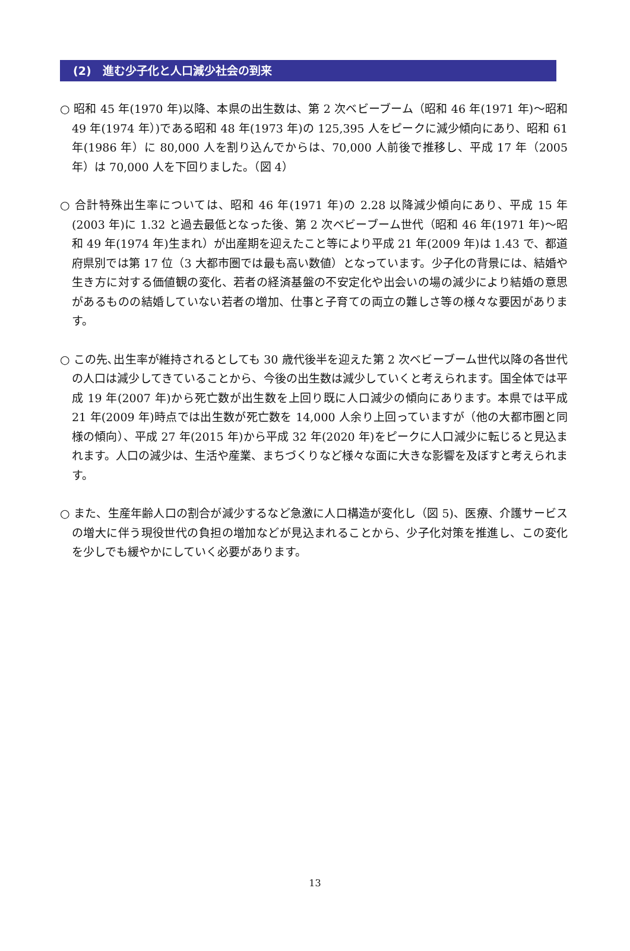(2)　進む少子化と人口減少社会の到来
○ 昭和 45 年(1970 年)以降、本県の出生数は、第 2 次ベビーブーム（昭和 46 年(1971 年)～昭和 49 年(1974 年）)である昭和 48 年(1973 年)の 125,395 人をピークに減少傾向にあり、昭和 61 年(1986 年）に 80,000 人を割り込んでからは、70,000 人前後で推移し、平成 17 年（2005 年）は 70,000 人を下回りました。（図 4）
○ 合計特殊出生率については、昭和 46 年(1971 年)の 2.28 以降減少傾向にあり、平成 15 年(2003 年)に 1.32 と過去最低となった後、第 2 次ベビーブーム世代（昭和 46 年(1971 年)～昭和 49 年(1974 年)生まれ）が出産期を迎えたこと等により平成 21 年(2009 年)は 1.43 で、都道府県別では第 17 位（3 大都市圏では最も高い数値）となっています。少子化の背景には、結婚や生き方に対する価値観の変化、若者の経済基盤の不安定化や出会いの場の減少により結婚の意思があるものの結婚していない若者の増加、仕事と子育ての両立の難しさ等の様々な要因があります。
○ この先､出生率が維持されるとしても 30 歳代後半を迎えた第 2 次ベビーブーム世代以降の各世代の人口は減少してきていることから、今後の出生数は減少していくと考えられます。国全体では平成 19 年(2007 年)から死亡数が出生数を上回り既に人口減少の傾向にあります。本県では平成 21 年(2009 年)時点では出生数が死亡数を 14,000 人余り上回っていますが（他の大都市圏と同様の傾向）、平成 27 年(2015 年)から平成 32 年(2020 年)をピークに人口減少に転じると見込まれます。人口の減少は、生活や産業、まちづくりなど様々な面に大きな影響を及ぼすと考えられます。
○ また、生産年齢人口の割合が減少するなど急激に人口構造が変化し（図 5)、医療、介護サービスの増大に伴う現役世代の負担の増加などが見込まれることから、少子化対策を推進し、この変化を少しでも緩やかにしていく必要があります。
13